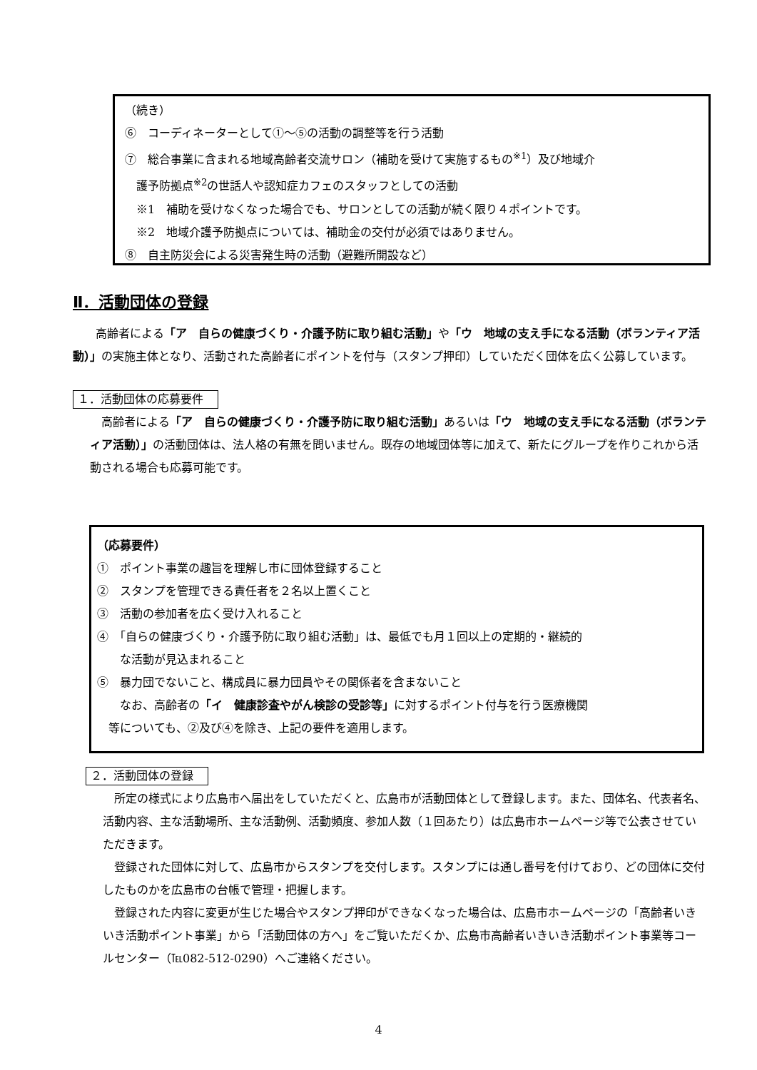（続き）
⑥　コーディネーターとして①～⑤の活動の調整等を行う活動
⑦　総合事業に含まれる地域高齢者交流サロン（補助を受けて実施するもの<sup>※1</sup>）及び地域介
　護予防拠点<sup>※2</sup>の世話人や認知症カフェのスタッフとしての活動
　※1　補助を受けなくなった場合でも、サロンとしての活動が続く限り４ポイントです。
　※2　地域介護予防拠点については、補助金の交付が必須ではありません。
⑧　自主防災会による災害発生時の活動（避難所開設など）
Ⅱ．活動団体の登録
　　高齢者による「ア　自らの健康づくり・介護予防に取り組む活動」や「ウ　地域の支え手になる活動（ボランティア活動）」の実施主体となり、活動された高齢者にポイントを付与（スタンプ押印）していただく団体を広く公募しています。
１．活動団体の応募要件
　高齢者による「ア　自らの健康づくり・介護予防に取り組む活動」あるいは「ウ　地域の支え手になる活動（ボランティア活動）」の活動団体は、法人格の有無を問いません。既存の地域団体等に加えて、新たにグループを作りこれから活動される場合も応募可能です。
（応募要件）
①　ポイント事業の趣旨を理解し市に団体登録すること
②　スタンプを管理できる責任者を２名以上置くこと
③　活動の参加者を広く受け入れること
④　「自らの健康づくり・介護予防に取り組む活動」は、最低でも月１回以上の定期的・継続的
　　な活動が見込まれること
⑤　暴力団でないこと、構成員に暴力団員やその関係者を含まないこと
　　なお、高齢者の「イ　健康診査やがん検診の受診等」に対するポイント付与を行う医療機関
　等についても、②及び④を除き、上記の要件を適用します。
２．活動団体の登録
　所定の様式により広島市へ届出をしていただくと、広島市が活動団体として登録します。また、団体名、代表者名、活動内容、主な活動場所、主な活動例、活動頻度、参加人数（１回あたり）は広島市ホームページ等で公表させていただきます。
　登録された団体に対して、広島市からスタンプを交付します。スタンプには通し番号を付けており、どの団体に交付したものかを広島市の台帳で管理・把握します。
　登録された内容に変更が生じた場合やスタンプ押印ができなくなった場合は、広島市ホームページの「高齢者いきいき活動ポイント事業」から「活動団体の方へ」をご覧いただくか、広島市高齢者いきいき活動ポイント事業等コールセンター（℡082-512-0290）へご連絡ください。
4